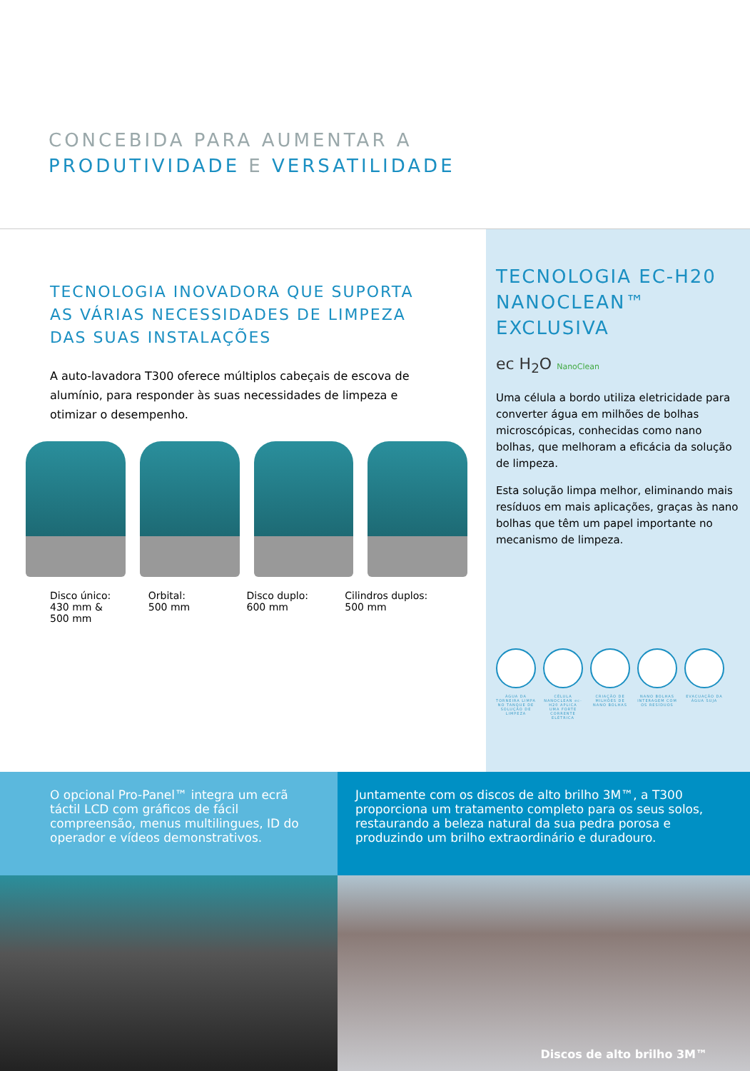CONCEBIDA PARA AUMENTAR A
PRODUTIVIDADE E VERSATILIDADE
TECNOLOGIA INOVADORA QUE SUPORTA AS VÁRIAS NECESSIDADES DE LIMPEZA DAS SUAS INSTALAÇÕES
A auto-lavadora T300 oferece múltiplos cabeçais de escova de alumínio, para responder às suas necessidades de limpeza e otimizar o desempenho.
Disco único:
430 mm &
500 mm
Orbital:
500 mm
Disco duplo:
600 mm
Cilindros duplos:
500 mm
TECNOLOGIA EC-H20 NANOCLEAN™ EXCLUSIVA
ec H<sub>2</sub>O NanoClean
Uma célula a bordo utiliza eletricidade para converter água em milhões de bolhas microscópicas, conhecidas como nano bolhas, que melhoram a eficácia da solução de limpeza.
Esta solução limpa melhor, eliminando mais resíduos em mais aplicações, graças às nano bolhas que têm um papel importante no mecanismo de limpeza.
ÁGUA DA TORNEIRA LIMPA NO TANQUE DE SOLUÇÃO DE LIMPEZA
CÉLULA NANOCLEAN ec-H20 APLICA UMA FORTE CORRENTE ELÉTRICA
CRIAÇÃO DE MILHÕES DE NANO BOLHAS
NANO BOLHAS INTERAGEM COM OS RESÍDUOS
EVACUAÇÃO DA ÁGUA SUJA
O opcional Pro-Panel™ integra um ecrã táctil LCD com gráficos de fácil compreensão, menus multilingues, ID do operador e vídeos demonstrativos.
Juntamente com os discos de alto brilho 3M™, a T300 proporciona um tratamento completo para os seus solos, restaurando a beleza natural da sua pedra porosa e produzindo um brilho extraordinário e duradouro.
Discos de alto brilho 3M™